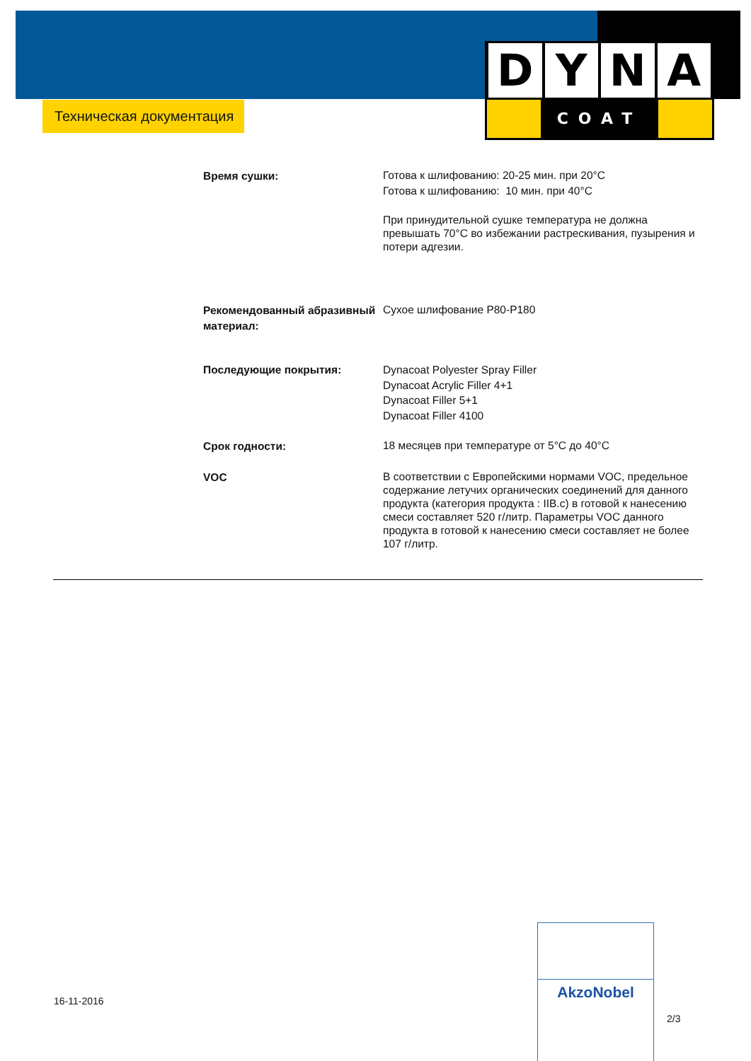D Y N A
COAT
Техническая документация
Время сушки:
Готова к шлифованию: 20-25 мин. при 20°C
Готова к шлифованию: 10 мин. при 40°C
При принудительной сушке температура не должна превышать 70°C во избежании растрескивания, пузырения и потери адгезии.
Рекомендованный абразивный материал:
Сухое шлифование P80-P180
Последующие покрытия:
Dynacoat Polyester Spray Filler
Dynacoat Acrylic Filler 4+1
Dynacoat Filler 5+1
Dynacoat Filler 4100
Срок годности:
18 месяцев при температуре от 5°C до 40°C
VOC
В соответствии с Европейскими нормами VOC, предельное содержание летучих органических соединений для данного продукта (категория продукта : IIB.c) в готовой к нанесению смеси составляет 520 г/литр. Параметры VOC данного продукта в готовой к нанесению смеси составляет не более 107 г/литр.
16-11-2016
AkzoNobel
2/3